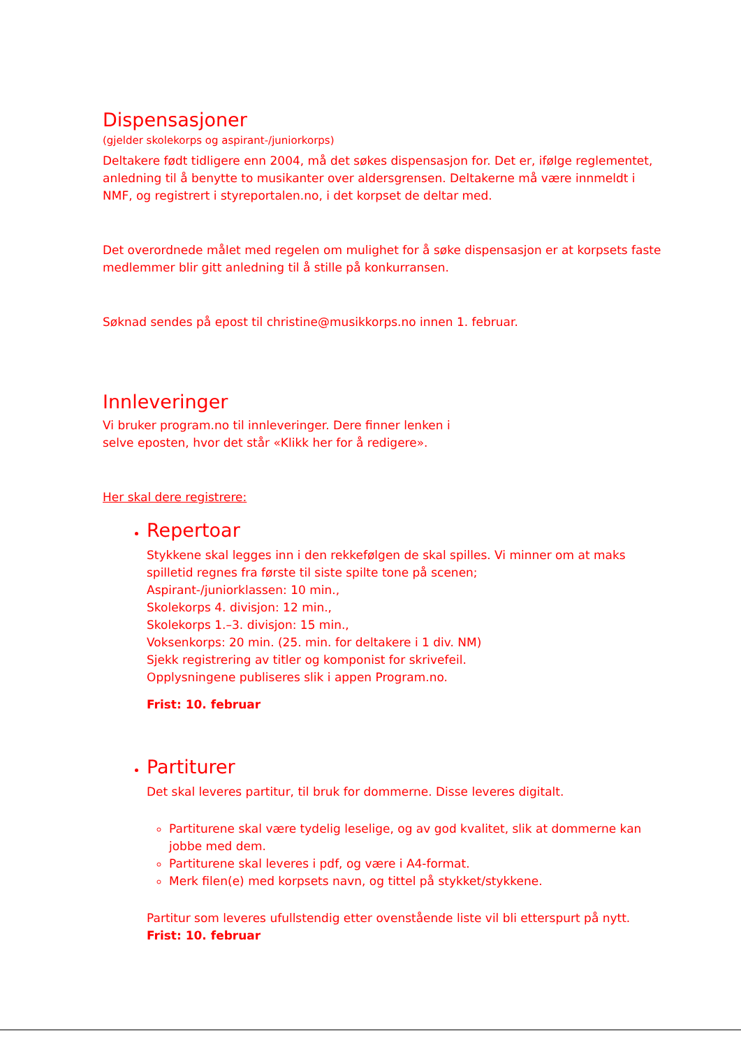Dispensasjoner
(gjelder skolekorps og aspirant-/juniorkorps)
Deltakere født tidligere enn 2004, må det søkes dispensasjon for. Det er, ifølge reglementet, anledning til å benytte to musikanter over aldersgrensen. Deltakerne må være innmeldt i NMF, og registrert i styreportalen.no, i det korpset de deltar med.
Det overordnede målet med regelen om mulighet for å søke dispensasjon er at korpsets faste medlemmer blir gitt anledning til å stille på konkurransen.
Søknad sendes på epost til christine@musikkorps.no innen 1. februar.
Innleveringer
Vi bruker program.no til innleveringer. Dere finner lenken i
selve eposten, hvor det står «Klikk her for å redigere».
Her skal dere registrere:
Repertoar
Stykkene skal legges inn i den rekkefølgen de skal spilles. Vi minner om at maks spilletid regnes fra første til siste spilte tone på scenen;
Aspirant-/juniorklassen: 10 min.,
Skolekorps 4. divisjon: 12 min.,
Skolekorps 1.–3. divisjon: 15 min.,
Voksenkorps: 20 min. (25. min. for deltakere i 1 div. NM)
Sjekk registrering av titler og komponist for skrivefeil.
Opplysningene publiseres slik i appen Program.no.
Frist: 10. februar
Partiturer
Det skal leveres partitur, til bruk for dommerne. Disse leveres digitalt.
Partiturene skal være tydelig leselige, og av god kvalitet, slik at dommerne kan jobbe med dem.
Partiturene skal leveres i pdf, og være i A4-format.
Merk filen(e) med korpsets navn, og tittel på stykket/stykkene.
Partitur som leveres ufullstendig etter ovenstående liste vil bli etterspurt på nytt.
Frist: 10. februar